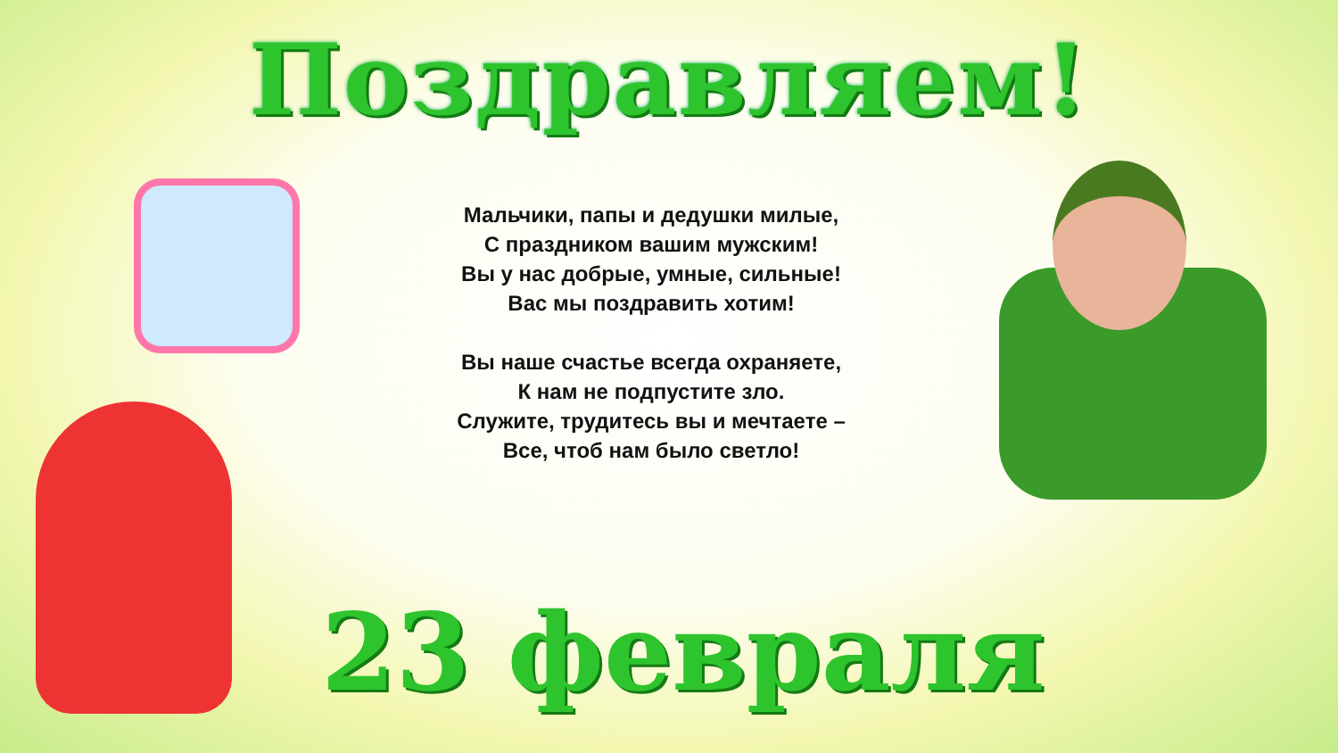Поздравляем!
Мальчики, папы и дедушки милые,
С праздником вашим мужским!
Вы у нас добрые, умные, сильные!
Вас мы поздравить хотим!
Вы наше счастье всегда охраняете,
К нам не подпустите зло.
Служите, трудитесь вы и мечтаете –
Все, чтоб нам было светло!
23 февраля